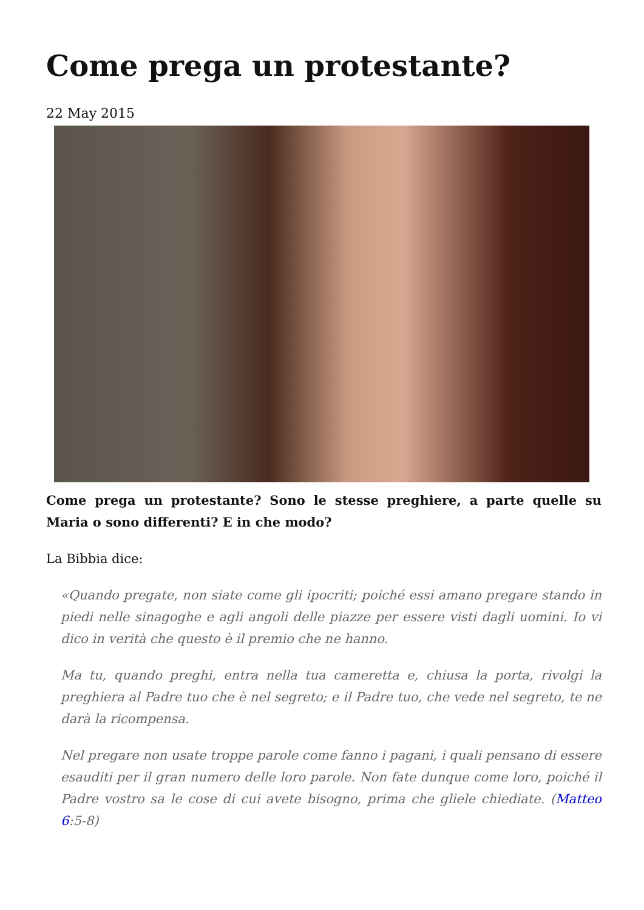Come prega un protestante?
22 May 2015
Come prega un protestante? Sono le stesse preghiere, a parte quelle su Maria o sono differenti? E in che modo?
La Bibbia dice:
«Quando pregate, non siate come gli ipocriti; poiché essi amano pregare stando in piedi nelle sinagoghe e agli angoli delle piazze per essere visti dagli uomini. Io vi dico in verità che questo è il premio che ne hanno.
Ma tu, quando preghi, entra nella tua cameretta e, chiusa la porta, rivolgi la preghiera al Padre tuo che è nel segreto; e il Padre tuo, che vede nel segreto, te ne darà la ricompensa.
Nel pregare non usate troppe parole come fanno i pagani, i quali pensano di essere esauditi per il gran numero delle loro parole. Non fate dunque come loro, poiché il Padre vostro sa le cose di cui avete bisogno, prima che gliele chiediate. (Matteo 6:5-8)